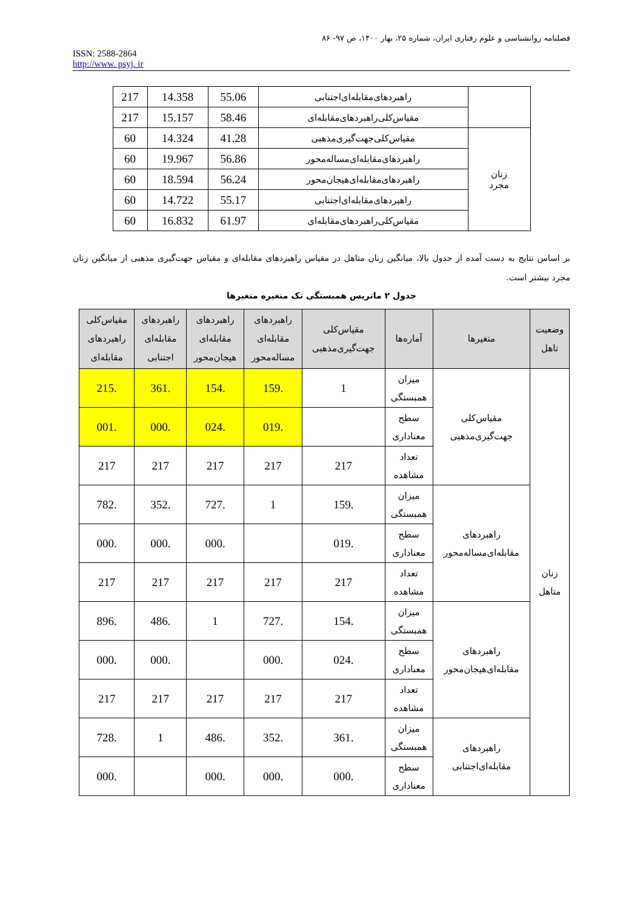فصلنامه روانشناسی و علوم رفتاری ایران، شماره ۲۵، بهار ۱۴۰۰، ص ۹۷- ۸۶
ISSN: 2588-2864
http://www. psyj. ir
| | راهبردهای‌مقابله‌ای‌اجتنابی | 55.06 | 14.358 | 217 |
| | مقیاس‌کلی‌راهبردهای‌مقابله‌ای | 58.46 | 15.157 | 217 |
| زنان مجرد | مقیاس‌کلی‌جهت‌گیری‌مذهبی | 41.28 | 14.324 | 60 |
| | راهبردهای‌مقابله‌ای‌مساله‌محور | 56.86 | 19.967 | 60 |
| | راهبردهای‌مقابله‌ای‌هیجان‌محور | 56.24 | 18.594 | 60 |
| | راهبردهای‌مقابله‌ای‌اجتنابی | 55.17 | 14.722 | 60 |
| | مقیاس‌کلی‌راهبردهای‌مقابله‌ای | 61.97 | 16.832 | 60 |
بر اساس نتایج به دست آمده از جدول بالا، میانگین زنان متاهل در مقیاس راهبردهای مقابله‌ای و مقیاس جهت‌گیری مذهبی از میانگین زنان مجرد بیشتر است.
جدول ۲ ماتریس همبستگی تک متغیره متغیرها
| وضعیت تاهل | متغیرها | آماره‌ها | مقیاس‌کلی جهت‌گیری‌مذهبی | راهبردهای مقابله‌ای مساله‌محور | راهبردهای مقابله‌ای هیجان‌محور | راهبردهای مقابله‌ای اجتنابی | مقیاس‌کلی راهبردهای مقابله‌ای |
| --- | --- | --- | --- | --- | --- | --- | --- |
| زنان متاهل | مقیاس‌کلی جهت‌گیری‌مذهبی | میزان همبستگی | 1 | .159 | .154 | .361 | .215 |
| | | سطح معناداری | | .019 | .024 | .000 | .001 |
| | | تعداد مشاهده | 217 | 217 | 217 | 217 | 217 |
| | راهبردهای مقابله‌ای‌مساله‌محور | میزان همبستگی | .159 | 1 | .727 | .352 | .782 |
| | | سطح معناداری | .019 | | .000 | .000 | .000 |
| | | تعداد مشاهده | 217 | 217 | 217 | 217 | 217 |
| | راهبردهای مقابله‌ای‌هیجان‌محور | میزان همبستگی | .154 | .727 | 1 | .486 | .896 |
| | | سطح معناداری | .024 | .000 | | .000 | .000 |
| | | تعداد مشاهده | 217 | 217 | 217 | 217 | 217 |
| | راهبردهای مقابله‌ای‌اجتنابی | میزان همبستگی | .361 | .352 | .486 | 1 | .728 |
| | | سطح معناداری | .000 | .000 | .000 | | .000 |